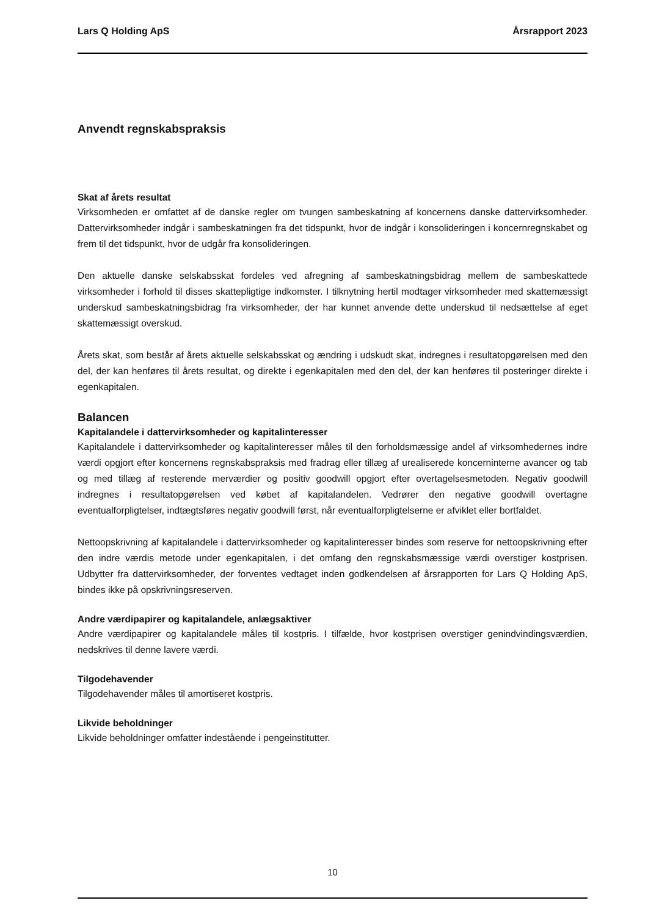Lars Q Holding ApS Årsrapport 2023
Anvendt regnskabspraksis
Skat af årets resultat
Virksomheden er omfattet af de danske regler om tvungen sambeskatning af koncernens danske dattervirksomheder. Dattervirksomheder indgår i sambeskatningen fra det tidspunkt, hvor de indgår i konsolideringen i koncernregnskabet og frem til det tidspunkt, hvor de udgår fra konsolideringen.
Den aktuelle danske selskabsskat fordeles ved afregning af sambeskatningsbidrag mellem de sambeskattede virksomheder i forhold til disses skattepligtige indkomster. I tilknytning hertil modtager virksomheder med skattemæssigt underskud sambeskatningsbidrag fra virksomheder, der har kunnet anvende dette underskud til nedsættelse af eget skattemæssigt overskud.
Årets skat, som består af årets aktuelle selskabsskat og ændring i udskudt skat, indregnes i resultatopgørelsen med den del, der kan henføres til årets resultat, og direkte i egenkapitalen med den del, der kan henføres til posteringer direkte i egenkapitalen.
Balancen
Kapitalandele i dattervirksomheder og kapitalinteresser
Kapitalandele i dattervirksomheder og kapitalinteresser måles til den forholdsmæssige andel af virksomhedernes indre værdi opgjort efter koncernens regnskabspraksis med fradrag eller tillæg af urealiserede koncerninterne avancer og tab og med tillæg af resterende merværdier og positiv goodwill opgjort efter overtagelsesmetoden. Negativ goodwill indregnes i resultatopgørelsen ved købet af kapitalandelen. Vedrører den negative goodwill overtagne eventualforpligtelser, indtægtsføres negativ goodwill først, når eventualforpligtelserne er afviklet eller bortfaldet.
Nettoopskrivning af kapitalandele i dattervirksomheder og kapitalinteresser bindes som reserve for nettoopskrivning efter den indre værdis metode under egenkapitalen, i det omfang den regnskabsmæssige værdi overstiger kostprisen. Udbytter fra dattervirksomheder, der forventes vedtaget inden godkendelsen af årsrapporten for Lars Q Holding ApS, bindes ikke på opskrivningsreserven.
Andre værdipapirer og kapitalandele, anlægsaktiver
Andre værdipapirer og kapitalandele måles til kostpris. I tilfælde, hvor kostprisen overstiger genindvindingsværdien, nedskrives til denne lavere værdi.
Tilgodehavender
Tilgodehavender måles til amortiseret kostpris.
Likvide beholdninger
Likvide beholdninger omfatter indestående i pengeinstitutter.
10